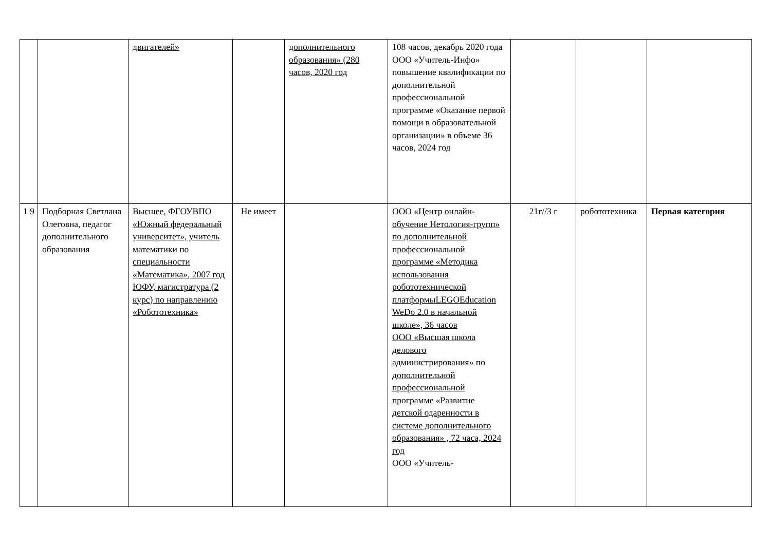| | | двигателей» | | дополнительного образования» (280 часов, 2020 год | 108 часов, декабрь 2020 года ООО «Учитель-Инфо» повышение квалификации по дополнительной профессиональной программе «Оказание первой помощи в образовательной организации» в объеме 36 часов, 2024 год | | | |
| 1 9 | Подборная Светлана Олеговна, педагог дополнительного образования | Высшее, ФГОУВПО «Южный федеральный университет», учитель математики по специальности «Математика», 2007 год ЮФУ, магистратура (2 курс) по направлению «Робототехника» | Не имеет | | ООО «Центр онлайн-обучение Нетология-групп» по дополнительной профессиональной программе «Методика использования робототехнической платформыLEGOEducation WeDo 2.0 в начальной школе», 36 часов ООО «Высшая школа делового администрирования» по дополнительной профессиональной программе «Развитие детской одаренности в системе дополнительного образования» , 72 часа, 2024 год ООО «Учитель- | 21г//3 г | робототехника | Первая категория |